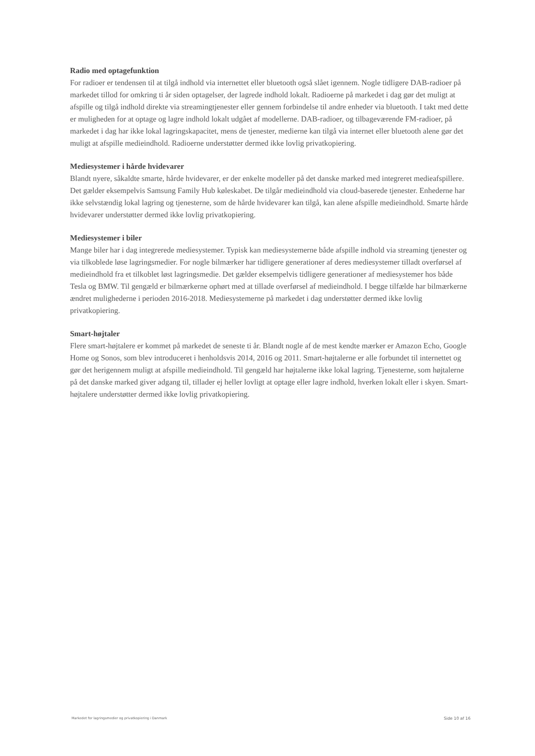Radio med optagefunktion
For radioer er tendensen til at tilgå indhold via internettet eller bluetooth også slået igennem. Nogle tidligere DAB-radioer på markedet tillod for omkring ti år siden optagelser, der lagrede indhold lokalt. Radioerne på markedet i dag gør det muligt at afspille og tilgå indhold direkte via streamingtjenester eller gennem forbindelse til andre enheder via bluetooth. I takt med dette er muligheden for at optage og lagre indhold lokalt udgået af modellerne. DAB-radioer, og tilbageværende FM-radioer, på markedet i dag har ikke lokal lagringskapacitet, mens de tjenester, medierne kan tilgå via internet eller bluetooth alene gør det muligt at afspille medieindhold. Radioerne understøtter dermed ikke lovlig privatkopiering.
Mediesystemer i hårde hvidevarer
Blandt nyere, såkaldte smarte, hårde hvidevarer, er der enkelte modeller på det danske marked med integreret medieafspillere. Det gælder eksempelvis Samsung Family Hub køleskabet. De tilgår medieindhold via cloud-baserede tjenester. Enhederne har ikke selvstændig lokal lagring og tjenesterne, som de hårde hvidevarer kan tilgå, kan alene afspille medieindhold. Smarte hårde hvidevarer understøtter dermed ikke lovlig privatkopiering.
Mediesystemer i biler
Mange biler har i dag integrerede mediesystemer. Typisk kan mediesystemerne både afspille indhold via streaming tjenester og via tilkoblede løse lagringsmedier. For nogle bilmærker har tidligere generationer af deres mediesystemer tilladt overførsel af medieindhold fra et tilkoblet løst lagringsmedie. Det gælder eksempelvis tidligere generationer af mediesystemer hos både Tesla og BMW. Til gengæld er bilmærkerne ophørt med at tillade overførsel af medieindhold. I begge tilfælde har bilmærkerne ændret mulighederne i perioden 2016-2018. Mediesystemerne på markedet i dag understøtter dermed ikke lovlig privatkopiering.
Smart-højtaler
Flere smart-højtalere er kommet på markedet de seneste ti år. Blandt nogle af de mest kendte mærker er Amazon Echo, Google Home og Sonos, som blev introduceret i henholdsvis 2014, 2016 og 2011. Smart-højtalerne er alle forbundet til internettet og gør det herigennem muligt at afspille medieindhold. Til gengæld har højtalerne ikke lokal lagring. Tjenesterne, som højtalerne på det danske marked giver adgang til, tillader ej heller lovligt at optage eller lagre indhold, hverken lokalt eller i skyen. Smart-højtalere understøtter dermed ikke lovlig privatkopiering.
Markedet for lagringsmedier og privatkopiering i Danmark Side 10 af 16